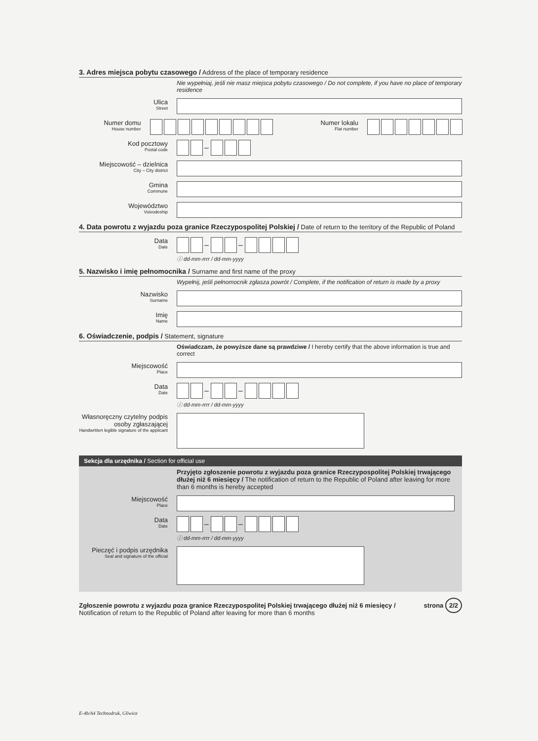3. Adres miejsca pobytu czasowego / Address of the place of temporary residence
Nie wypełniaj, jeśli nie masz miejsca pobytu czasowego / Do not complete, if you have no place of temporary residence
Ulica
Street
Numer domu
House number
Numer lokalu
Flat number
Kod pocztowy
Postal code
–
Miejscowość – dzielnica
City – City district
Gmina
Commune
Województwo
Voivodeship
4. Data powrotu z wyjazdu poza granice Rzeczypospolitej Polskiej / Date of return to the territory of the Republic of Poland
Data
Date
– –
ⓘ dd-mm-rrrr / dd-mm-yyyy
5. Nazwisko i imię pełnomocnika / Surname and first name of the proxy
Wypełnij, jeśli pełnomocnik zgłasza powrót / Complete, if the notification of return is made by a proxy
Nazwisko
Surname
Imię
Name
6. Oświadczenie, podpis / Statement, signature
Oświadczam, że powyższe dane są prawdziwe / I hereby certify that the above information is true and correct
Miejscowość
Place
Data
Date
– –
ⓘ dd-mm-rrrr / dd-mm-yyyy
Własnoręczny czytelny podpis osoby zgłaszającej
Handwritten legible signature of the applicant
Sekcja dla urzędnika / Section for official use
Przyjęto zgłoszenie powrotu z wyjazdu poza granice Rzeczypospolitej Polskiej trwającego dłużej niż 6 miesięcy / The notification of return to the Republic of Poland after leaving for more than 6 months is hereby accepted
Miejscowość
Place
Data
Date
– –
ⓘ dd-mm-rrrr / dd-mm-yyyy
Pieczęć i podpis urzędnika
Seal and signature of the official
Zgłoszenie powrotu z wyjazdu poza granice Rzeczypospolitej Polskiej trwającego dłużej niż 6 miesięcy / Notification of return to the Republic of Poland after leaving for more than 6 months
strona 2/2
E-4b/A4 Technodruk, Gliwice